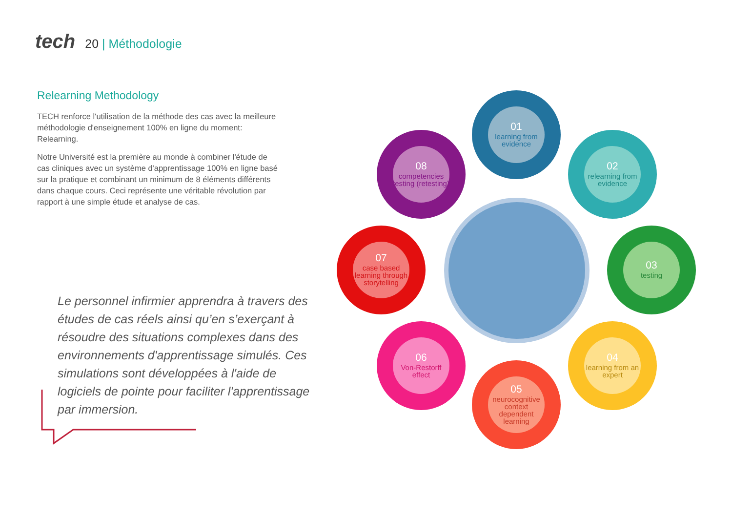tech 20 | Méthodologie
Relearning Methodology
TECH renforce l'utilisation de la méthode des cas avec la meilleure méthodologie d'enseignement 100% en ligne du moment: Relearning.
Notre Université est la première au monde à combiner l'étude de cas cliniques avec un système d'apprentissage 100% en ligne basé sur la pratique et combinant un minimum de 8 éléments différents dans chaque cours. Ceci représente une véritable révolution par rapport à une simple étude et analyse de cas.
Le personnel infirmier apprendra à travers des études de cas réels ainsi qu’en s’exerçant à résoudre des situations complexes dans des environnements d'apprentissage simulés. Ces simulations sont développées à l'aide de logiciels de pointe pour faciliter l'apprentissage par immersion.
01
learning from evidence
02
relearning from evidence
03
testing
04
learning from an expert
05
neurocognitive context dependent learning
06
Von-Restorff effect
07
case based learning through storytelling
08
competencies testing (retesting)